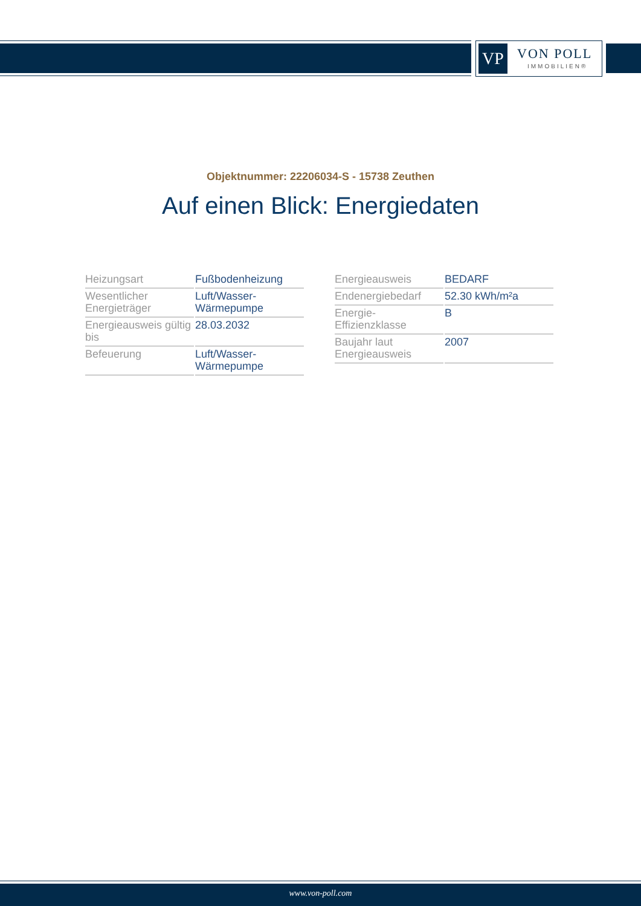VP VON POLL
IMMOBILIEN®
Objektnummer: 22206034-S - 15738 Zeuthen
Auf einen Blick: Energiedaten
| Heizungsart | Fußbodenheizung |
| Wesentlicher Energieträger | Luft/Wasser-Wärmepumpe |
| Energieausweis gültig bis | 28.03.2032 |
| Befeuerung | Luft/Wasser-Wärmepumpe |
| Energieausweis | BEDARF |
| Endenergiebedarf | 52.30 kWh/m²a |
| Energie-Effizienzklasse | B |
| Baujahr laut Energieausweis | 2007 |
www.von-poll.com